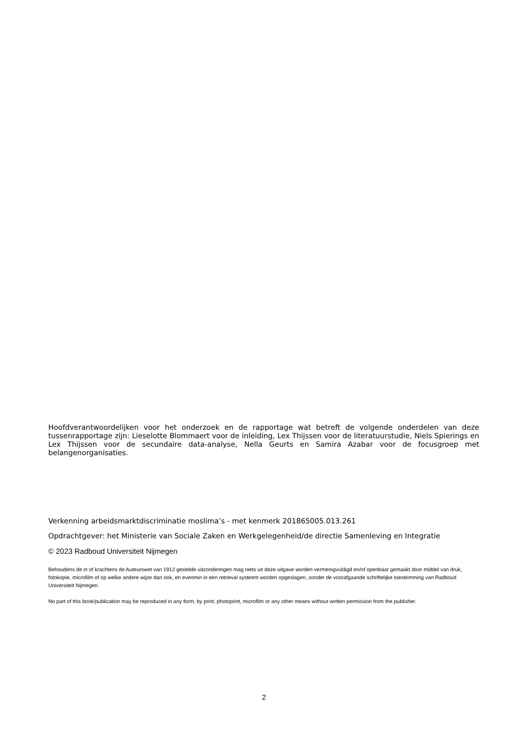Hoofdverantwoordelijken voor het onderzoek en de rapportage wat betreft de volgende onderdelen van deze tussenrapportage zijn: Lieselotte Blommaert voor de inleiding, Lex Thijssen voor de literatuurstudie, Niels Spierings en Lex Thijssen voor de secundaire data-analyse, Nella Geurts en Samira Azabar voor de focusgroep met belangenorganisaties.
Verkenning arbeidsmarktdiscriminatie moslima’s - met kenmerk 201865005.013.261
Opdrachtgever: het Ministerie van Sociale Zaken en Werkgelegenheid/de directie Samenleving en Integratie
© 2023 Radboud Universiteit Nijmegen
Behoudens de in of krachtens de Auteurswet van 1912 gestelde uitzonderingen mag niets uit deze uitgave worden vermenigvuldigd en/of openbaar gemaakt door middel van druk, fotokopie, microfilm of op welke andere wijze dan ook, en evenmin in een retrieval systeem worden opgeslagen, zonder de voorafgaande schriftelijke toestemming van Radboud Universiteit Nijmegen.
No part of this book/publication may be reproduced in any form, by print, photoprint, microfilm or any other means without written permission from the publisher.
2